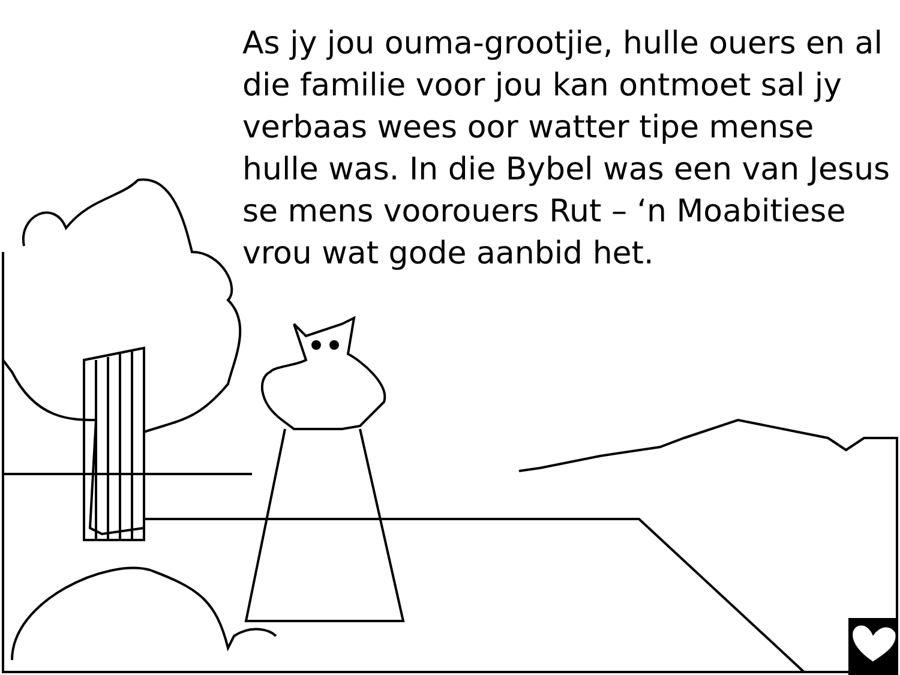As jy jou ouma-grootjie, hulle ouers en al die familie voor jou kan ontmoet sal jy verbaas wees oor watter tipe mense hulle was. In die Bybel was een van Jesus se mens voorouers Rut – ‘n Moabitiese vrou wat gode aanbid het.